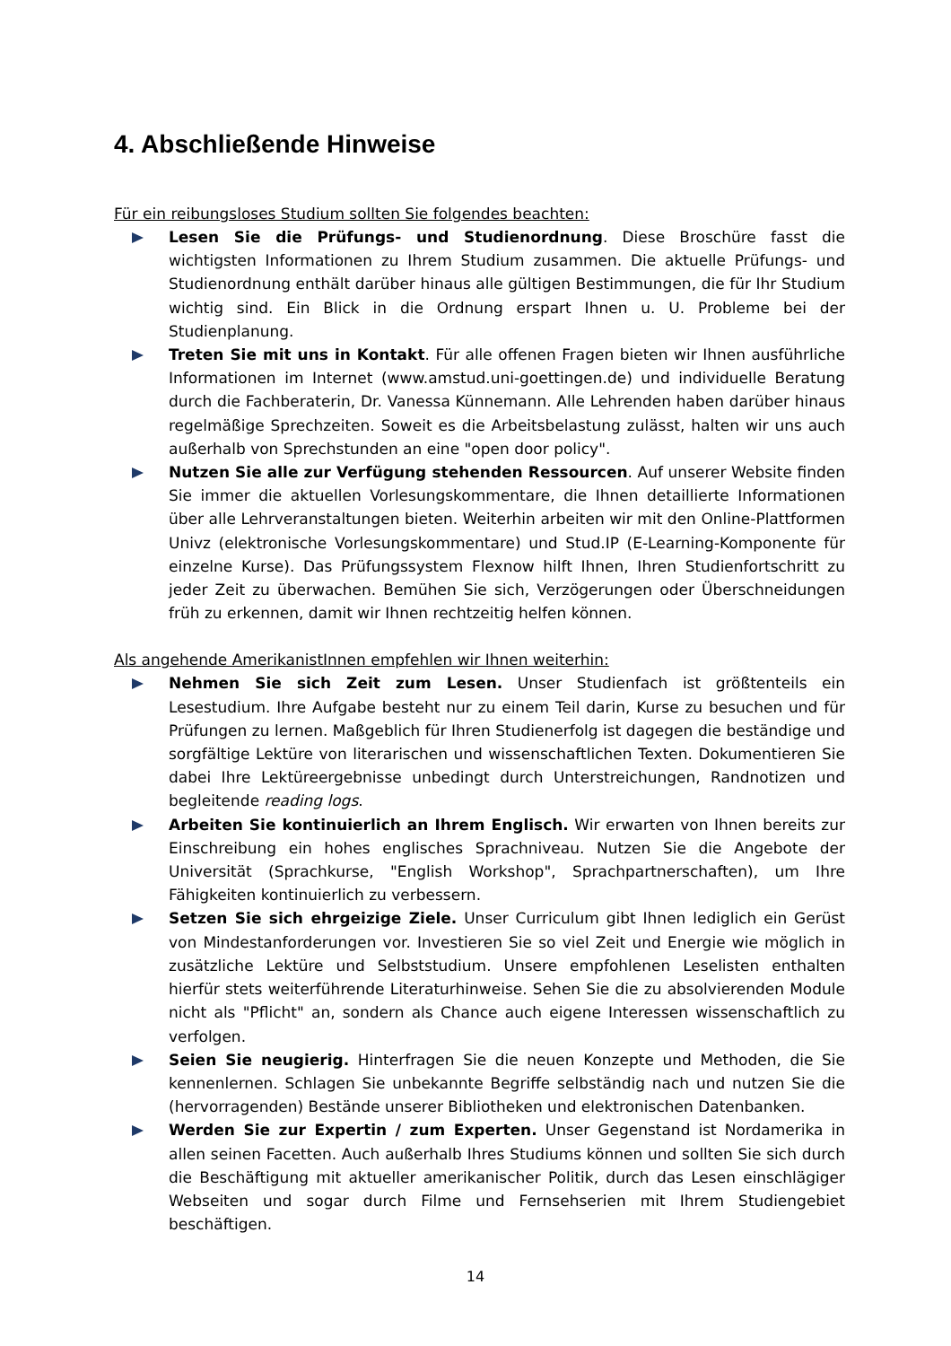4. Abschließende Hinweise
Für ein reibungsloses Studium sollten Sie folgendes beachten:
Lesen Sie die Prüfungs- und Studienordnung. Diese Broschüre fasst die wichtigsten Informationen zu Ihrem Studium zusammen. Die aktuelle Prüfungs- und Studienordnung enthält darüber hinaus alle gültigen Bestimmungen, die für Ihr Studium wichtig sind. Ein Blick in die Ordnung erspart Ihnen u. U. Probleme bei der Studienplanung.
Treten Sie mit uns in Kontakt. Für alle offenen Fragen bieten wir Ihnen ausführliche Informationen im Internet (www.amstud.uni-goettingen.de) und individuelle Beratung durch die Fachberaterin, Dr. Vanessa Künnemann. Alle Lehrenden haben darüber hinaus regelmäßige Sprechzeiten. Soweit es die Arbeitsbelastung zulässt, halten wir uns auch außerhalb von Sprechstunden an eine "open door policy".
Nutzen Sie alle zur Verfügung stehenden Ressourcen. Auf unserer Website finden Sie immer die aktuellen Vorlesungskommentare, die Ihnen detaillierte Informationen über alle Lehrveranstaltungen bieten. Weiterhin arbeiten wir mit den Online-Plattformen Univz (elektronische Vorlesungskommentare) und Stud.IP (E-Learning-Komponente für einzelne Kurse). Das Prüfungssystem Flexnow hilft Ihnen, Ihren Studienfortschritt zu jeder Zeit zu überwachen. Bemühen Sie sich, Verzögerungen oder Überschneidungen früh zu erkennen, damit wir Ihnen rechtzeitig helfen können.
Als angehende AmerikanistInnen empfehlen wir Ihnen weiterhin:
Nehmen Sie sich Zeit zum Lesen. Unser Studienfach ist größtenteils ein Lesestudium. Ihre Aufgabe besteht nur zu einem Teil darin, Kurse zu besuchen und für Prüfungen zu lernen. Maßgeblich für Ihren Studienerfolg ist dagegen die beständige und sorgfältige Lektüre von literarischen und wissenschaftlichen Texten. Dokumentieren Sie dabei Ihre Lektüreergebnisse unbedingt durch Unterstreichungen, Randnotizen und begleitende reading logs.
Arbeiten Sie kontinuierlich an Ihrem Englisch. Wir erwarten von Ihnen bereits zur Einschreibung ein hohes englisches Sprachniveau. Nutzen Sie die Angebote der Universität (Sprachkurse, "English Workshop", Sprachpartnerschaften), um Ihre Fähigkeiten kontinuierlich zu verbessern.
Setzen Sie sich ehrgeizige Ziele. Unser Curriculum gibt Ihnen lediglich ein Gerüst von Mindestanforderungen vor. Investieren Sie so viel Zeit und Energie wie möglich in zusätzliche Lektüre und Selbststudium. Unsere empfohlenen Leselisten enthalten hierfür stets weiterführende Literaturhinweise. Sehen Sie die zu absolvierenden Module nicht als "Pflicht" an, sondern als Chance auch eigene Interessen wissenschaftlich zu verfolgen.
Seien Sie neugierig. Hinterfragen Sie die neuen Konzepte und Methoden, die Sie kennenlernen. Schlagen Sie unbekannte Begriffe selbständig nach und nutzen Sie die (hervorragenden) Bestände unserer Bibliotheken und elektronischen Datenbanken.
Werden Sie zur Expertin / zum Experten. Unser Gegenstand ist Nordamerika in allen seinen Facetten. Auch außerhalb Ihres Studiums können und sollten Sie sich durch die Beschäftigung mit aktueller amerikanischer Politik, durch das Lesen einschlägiger Webseiten und sogar durch Filme und Fernsehserien mit Ihrem Studiengebiet beschäftigen.
14